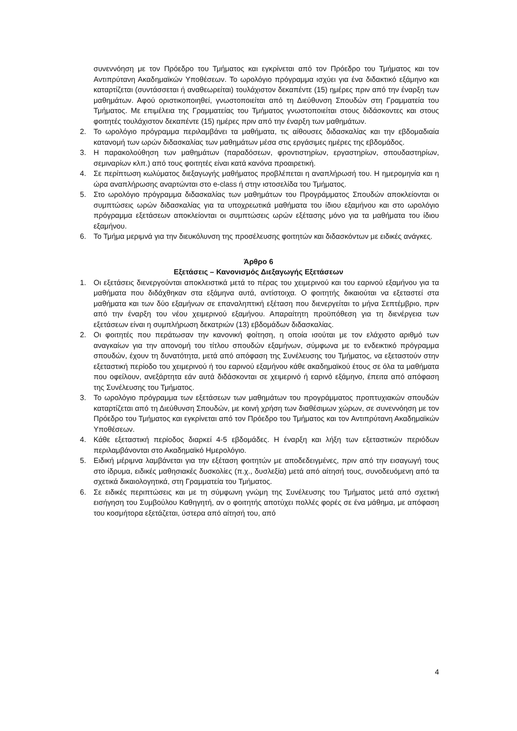συνεννόηση με τον Πρόεδρο του Τμήματος και εγκρίνεται από τον Πρόεδρο του Τμήματος και τον Αντιπρύτανη Ακαδημαϊκών Υποθέσεων. Το ωρολόγιο πρόγραμμα ισχύει για ένα διδακτικό εξάμηνο και καταρτίζεται (συντάσσεται ή αναθεωρείται) τουλάχιστον δεκαπέντε (15) ημέρες πριν από την έναρξη των μαθημάτων. Αφού οριστικοποιηθεί, γνωστοποιείται από τη Διεύθυνση Σπουδών στη Γραμματεία του Τμήματος. Με επιμέλεια της Γραμματείας του Τμήματος γνωστοποιείται στους διδάσκοντες και στους φοιτητές τουλάχιστον δεκαπέντε (15) ημέρες πριν από την έναρξη των μαθημάτων.
2. Το ωρολόγιο πρόγραμμα περιλαμβάνει τα μαθήματα, τις αίθουσες διδασκαλίας και την εβδομαδιαία κατανομή των ωρών διδασκαλίας των μαθημάτων μέσα στις εργάσιμες ημέρες της εβδομάδος.
3. Η παρακολούθηση των μαθημάτων (παραδόσεων, φροντιστηρίων, εργαστηρίων, σπουδαστηρίων, σεμιναρίων κλπ.) από τους φοιτητές είναι κατά κανόνα προαιρετική.
4. Σε περίπτωση κωλύματος διεξαγωγής μαθήματος προβλέπεται η αναπλήρωσή του. Η ημερομηνία και η ώρα αναπλήρωσης αναρτώνται στο e-class ή στην ιστοσελίδα του Τμήματος.
5. Στο ωρολόγιο πρόγραμμα διδασκαλίας των μαθημάτων του Προγράμματος Σπουδών αποκλείονται οι συμπτώσεις ωρών διδασκαλίας για τα υποχρεωτικά μαθήματα του ίδιου εξαμήνου και στο ωρολόγιο πρόγραμμα εξετάσεων αποκλείονται οι συμπτώσεις ωρών εξέτασης μόνο για τα μαθήματα του ίδιου εξαμήνου.
6. Το Τμήμα μεριμνά για την διευκόλυνση της προσέλευσης φοιτητών και διδασκόντων με ειδικές ανάγκες.
Άρθρο 6
Εξετάσεις – Κανονισμός Διεξαγωγής Εξετάσεων
1. Οι εξετάσεις διενεργούνται αποκλειστικά μετά το πέρας του χειμερινού και του εαρινού εξαμήνου για τα μαθήματα που διδάχθηκαν στα εξάμηνα αυτά, αντίστοιχα. Ο φοιτητής δικαιούται να εξεταστεί στα μαθήματα και των δύο εξαμήνων σε επαναληπτική εξέταση που διενεργείται το μήνα Σεπτέμβριο, πριν από την έναρξη του νέου χειμερινού εξαμήνου. Απαραίτητη προϋπόθεση για τη διενέργεια των εξετάσεων είναι η συμπλήρωση δεκατριών (13) εβδομάδων διδασκαλίας.
2. Οι φοιτητές που περάτωσαν την κανονική φοίτηση, η οποία ισούται με τον ελάχιστο αριθμό των αναγκαίων για την απονομή του τίτλου σπουδών εξαμήνων, σύμφωνα με το ενδεικτικό πρόγραμμα σπουδών, έχουν τη δυνατότητα, μετά από απόφαση της Συνέλευσης του Τμήματος, να εξεταστούν στην εξεταστική περίοδο του χειμερινού ή του εαρινού εξαμήνου κάθε ακαδημαϊκού έτους σε όλα τα μαθήματα που οφείλουν, ανεξάρτητα εάν αυτά διδάσκονται σε χειμερινό ή εαρινό εξάμηνο, έπειτα από απόφαση της Συνέλευσης του Τμήματος.
3. Το ωρολόγιο πρόγραμμα των εξετάσεων των μαθημάτων του προγράμματος προπτυχιακών σπουδών καταρτίζεται από τη Διεύθυνση Σπουδών, με κοινή χρήση των διαθέσιμων χώρων, σε συνεννόηση με τον Πρόεδρο του Τμήματος και εγκρίνεται από τον Πρόεδρο του Τμήματος και τον Αντιπρύτανη Ακαδημαϊκών Υποθέσεων.
4. Κάθε εξεταστική περίοδος διαρκεί 4-5 εβδομάδες. Η έναρξη και λήξη των εξεταστικών περιόδων περιλαμβάνονται στο Ακαδημαϊκό Ημερολόγιο.
5. Ειδική μέριμνα λαμβάνεται για την εξέταση φοιτητών με αποδεδειγμένες, πριν από την εισαγωγή τους στο ίδρυμα, ειδικές μαθησιακές δυσκολίες (π.χ., δυσλεξία) μετά από αίτησή τους, συνοδευόμενη από τα σχετικά δικαιολογητικά, στη Γραμματεία του Τμήματος.
6. Σε ειδικές περιπτώσεις και με τη σύμφωνη γνώμη της Συνέλευσης του Τμήματος μετά από σχετική εισήγηση του Συμβούλου Καθηγητή, αν ο φοιτητής αποτύχει πολλές φορές σε ένα μάθημα, με απόφαση του κοσμήτορα εξετάζεται, ύστερα από αίτησή του, από
4